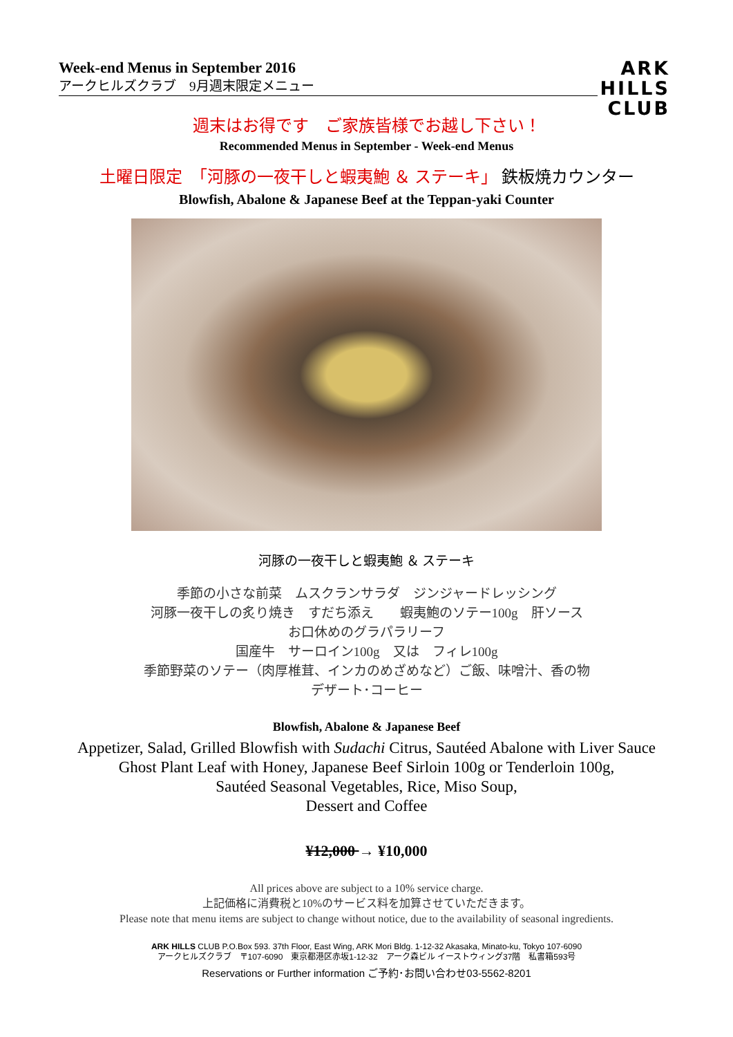Week-end Menus in September 2016
アークヒルズクラブ　9月週末限定メニュー
ARK
HILLS
CLUB
週末はお得です　ご家族皆様でお越し下さい！
Recommended Menus in September - Week-end Menus
土曜日限定　「河豚の一夜干しと蝦夷鮑 ＆ ステーキ」 鉄板焼カウンター
Blowfish, Abalone & Japanese Beef at the Teppan-yaki Counter
河豚の一夜干しと蝦夷鮑 ＆ ステーキ
季節の小さな前菜　ムスクランサラダ　ジンジャードレッシング
河豚一夜干しの炙り焼き　すだち添え　　蝦夷鮑のソテー100g　肝ソース
お口休めのグラパラリーフ
国産牛　サーロイン100g　又は　フィレ100g
季節野菜のソテー（肉厚椎茸、インカのめざめなど）ご飯、味噌汁、香の物
デザート･コーヒー
Blowfish, Abalone & Japanese Beef
Appetizer, Salad, Grilled Blowfish with Sudachi Citrus, Sautéed Abalone with Liver Sauce
Ghost Plant Leaf with Honey, Japanese Beef Sirloin 100g or Tenderloin 100g,
Sautéed Seasonal Vegetables, Rice, Miso Soup,
Dessert and Coffee
¥12,000 → ¥10,000
All prices above are subject to a 10% service charge.
上記価格に消費税と10%のサービス料を加算させていただきます。
Please note that menu items are subject to change without notice, due to the availability of seasonal ingredients.
ARK HILLS CLUB P.O.Box 593. 37th Floor, East Wing, ARK Mori Bldg. 1-12-32 Akasaka, Minato-ku, Tokyo 107-6090
アークヒルズクラブ　〒107-6090　東京都港区赤坂1-12-32　アーク森ビル イーストウィング37階　私書箱593号
Reservations or Further information ご予約･お問い合わせ03-5562-8201